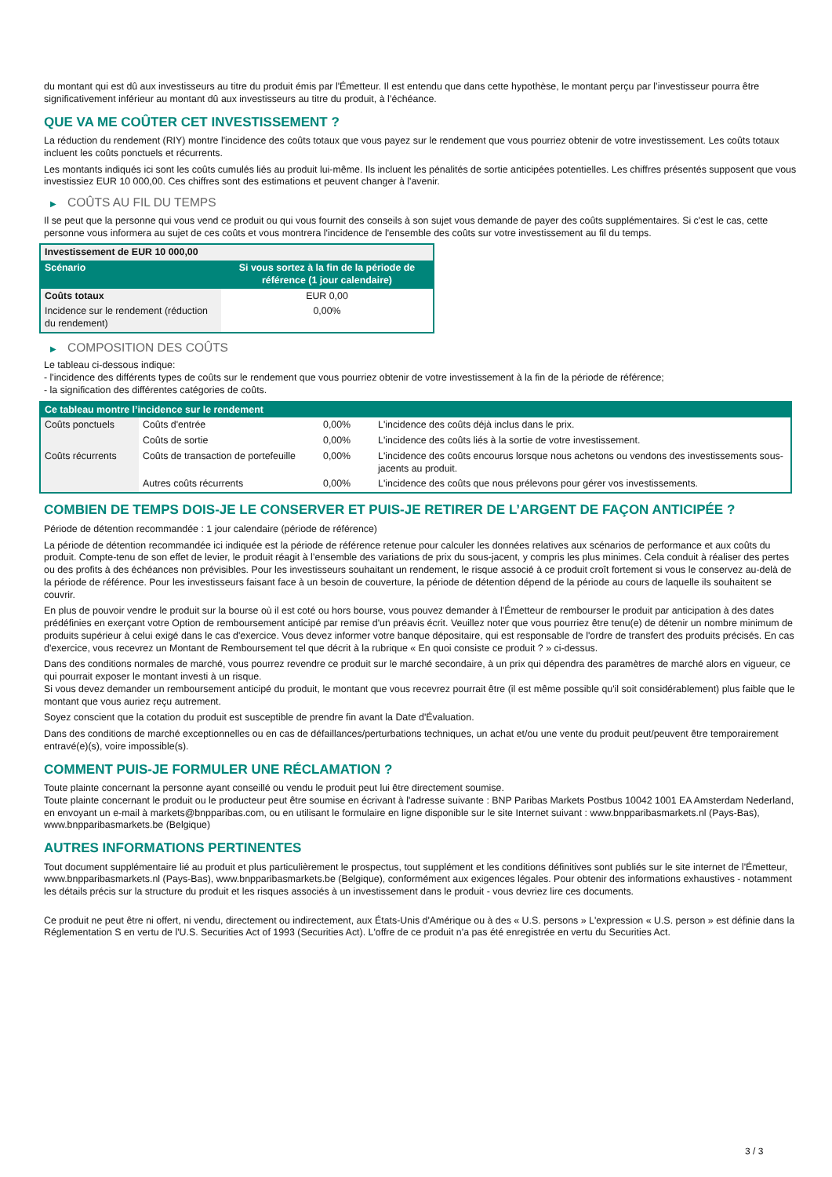du montant qui est dû aux investisseurs au titre du produit émis par l'Émetteur. Il est entendu que dans cette hypothèse, le montant perçu par l’investisseur pourra être significativement inférieur au montant dû aux investisseurs au titre du produit, à l’échéance.
QUE VA ME COÛTER CET INVESTISSEMENT ?
La réduction du rendement (RIY) montre l'incidence des coûts totaux que vous payez sur le rendement que vous pourriez obtenir de votre investissement. Les coûts totaux incluent les coûts ponctuels et récurrents.
Les montants indiqués ici sont les coûts cumulés liés au produit lui-même. Ils incluent les pénalités de sortie anticipées potentielles. Les chiffres présentés supposent que vous investissiez EUR 10 000,00. Ces chiffres sont des estimations et peuvent changer à l'avenir.
▶ COÛTS AU FIL DU TEMPS
Il se peut que la personne qui vous vend ce produit ou qui vous fournit des conseils à son sujet vous demande de payer des coûts supplémentaires. Si c'est le cas, cette personne vous informera au sujet de ces coûts et vous montrera l'incidence de l'ensemble des coûts sur votre investissement au fil du temps.
| Investissement de EUR 10 000,00 | |
| --- | --- |
| Scénario | Si vous sortez à la fin de la période de référence (1 jour calendaire) |
| Coûts totaux | EUR 0,00 |
| Incidence sur le rendement (réduction du rendement) | 0,00% |
▶ COMPOSITION DES COÛTS
Le tableau ci-dessous indique:
- l'incidence des différents types de coûts sur le rendement que vous pourriez obtenir de votre investissement à la fin de la période de référence;
- la signification des différentes catégories de coûts.
| Ce tableau montre l’incidence sur le rendement | | | |
| --- | --- | --- | --- |
| Coûts ponctuels | Coûts d'entrée | 0,00% | L'incidence des coûts déjà inclus dans le prix. |
| | Coûts de sortie | 0,00% | L'incidence des coûts liés à la sortie de votre investissement. |
| Coûts récurrents | Coûts de transaction de portefeuille | 0,00% | L'incidence des coûts encourus lorsque nous achetons ou vendons des investissements sous-jacents au produit. |
| | Autres coûts récurrents | 0,00% | L'incidence des coûts que nous prélevons pour gérer vos investissements. |
COMBIEN DE TEMPS DOIS-JE LE CONSERVER ET PUIS-JE RETIRER DE L’ARGENT DE FAÇON ANTICIPÉE ?
Période de détention recommandée : 1 jour calendaire (période de référence)
La période de détention recommandée ici indiquée est la période de référence retenue pour calculer les données relatives aux scénarios de performance et aux coûts du produit. Compte-tenu de son effet de levier, le produit réagit à l’ensemble des variations de prix du sous-jacent, y compris les plus minimes. Cela conduit à réaliser des pertes ou des profits à des échéances non prévisibles. Pour les investisseurs souhaitant un rendement, le risque associé à ce produit croît fortement si vous le conservez au-delà de la période de référence. Pour les investisseurs faisant face à un besoin de couverture, la période de détention dépend de la période au cours de laquelle ils souhaitent se couvrir.
En plus de pouvoir vendre le produit sur la bourse où il est coté ou hors bourse, vous pouvez demander à l'Émetteur de rembourser le produit par anticipation à des dates prédéfinies en exerçant votre Option de remboursement anticipé par remise d'un préavis écrit. Veuillez noter que vous pourriez être tenu(e) de détenir un nombre minimum de produits supérieur à celui exigé dans le cas d'exercice. Vous devez informer votre banque dépositaire, qui est responsable de l'ordre de transfert des produits précisés. En cas d'exercice, vous recevrez un Montant de Remboursement tel que décrit à la rubrique « En quoi consiste ce produit ? » ci-dessus.
Dans des conditions normales de marché, vous pourrez revendre ce produit sur le marché secondaire, à un prix qui dépendra des paramètres de marché alors en vigueur, ce qui pourrait exposer le montant investi à un risque.
Si vous devez demander un remboursement anticipé du produit, le montant que vous recevrez pourrait être (il est même possible qu'il soit considérablement) plus faible que le montant que vous auriez reçu autrement.
Soyez conscient que la cotation du produit est susceptible de prendre fin avant la Date d'Évaluation.
Dans des conditions de marché exceptionnelles ou en cas de défaillances/perturbations techniques, un achat et/ou une vente du produit peut/peuvent être temporairement entravé(e)(s), voire impossible(s).
COMMENT PUIS-JE FORMULER UNE RÉCLAMATION ?
Toute plainte concernant la personne ayant conseillé ou vendu le produit peut lui être directement soumise.
Toute plainte concernant le produit ou le producteur peut être soumise en écrivant à l'adresse suivante : BNP Paribas Markets Postbus 10042 1001 EA Amsterdam Nederland, en envoyant un e-mail à markets@bnpparibas.com, ou en utilisant le formulaire en ligne disponible sur le site Internet suivant : www.bnpparibasmarkets.nl (Pays-Bas), www.bnpparibasmarkets.be (Belgique)
AUTRES INFORMATIONS PERTINENTES
Tout document supplémentaire lié au produit et plus particulièrement le prospectus, tout supplément et les conditions définitives sont publiés sur le site internet de l'Émetteur, www.bnpparibasmarkets.nl (Pays-Bas), www.bnpparibasmarkets.be (Belgique), conformément aux exigences légales. Pour obtenir des informations exhaustives - notamment les détails précis sur la structure du produit et les risques associés à un investissement dans le produit - vous devriez lire ces documents.
Ce produit ne peut être ni offert, ni vendu, directement ou indirectement, aux États-Unis d'Amérique ou à des « U.S. persons » L'expression « U.S. person » est définie dans la Réglementation S en vertu de l'U.S. Securities Act of 1993 (Securities Act). L'offre de ce produit n'a pas été enregistrée en vertu du Securities Act.
3 / 3